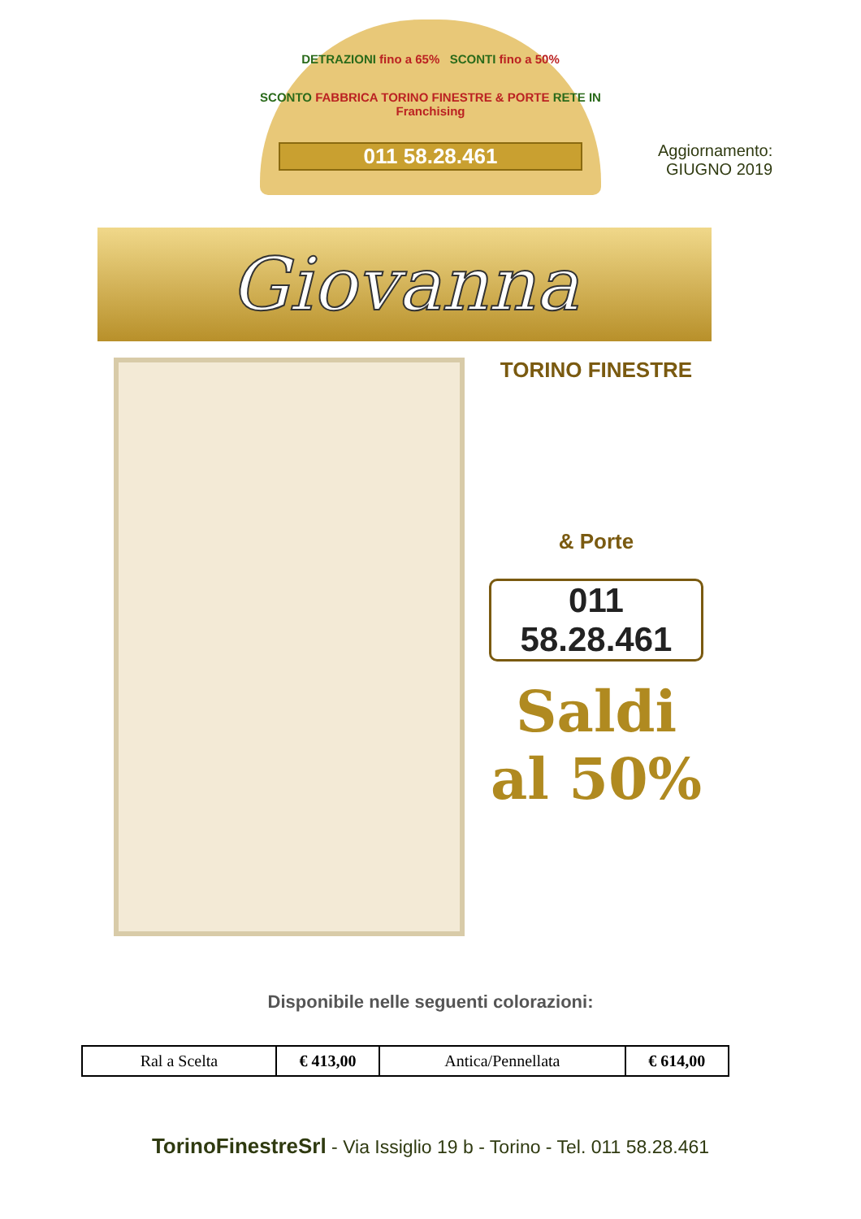DETRAZIONI fino a 65% SCONTI fino a 50%
SCONTO FABBRICA TORINO FINESTRE & PORTE RETE IN Franchising
011 58.28.461
Aggiornamento:
GIUGNO 2019
Giovanna
TORINO FINESTRE
& Porte
011 58.28.461
Saldi
al 50%
Disponibile nelle seguenti colorazioni:
| Ral a Scelta | € 413,00 | Antica/Pennellata | € 614,00 |
TorinoFinestreSrl - Via Issiglio 19 b - Torino - Tel. 011 58.28.461